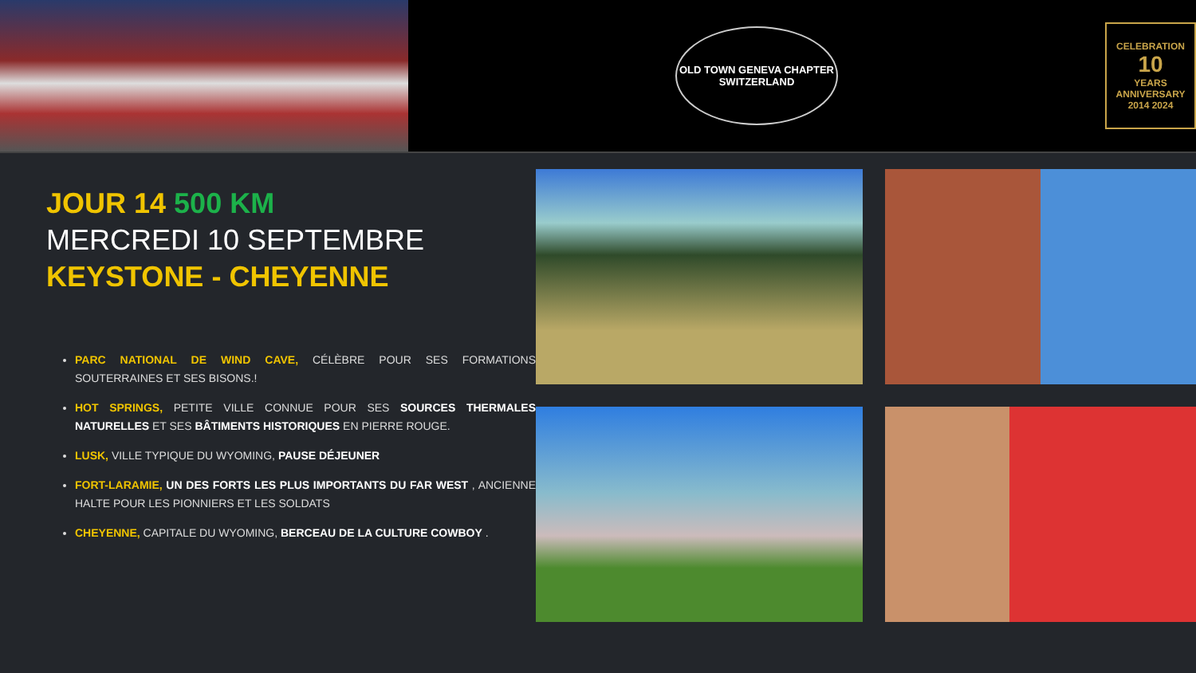OLD TOWN GENEVA CHAPTER
SWITZERLAND
CELEBRATION
10
YEARS
ANNIVERSARY
2014 2024
JOUR 14 500 KM
MERCREDI 10 SEPTEMBRE
KEYSTONE - CHEYENNE
PARC NATIONAL DE WIND CAVE, CÉLÈBRE POUR SES FORMATIONS SOUTERRAINES ET SES BISONS.!
HOT SPRINGS, PETITE VILLE CONNUE POUR SES SOURCES THERMALES NATURELLES ET SES BÂTIMENTS HISTORIQUES EN PIERRE ROUGE.
LUSK, VILLE TYPIQUE DU WYOMING, PAUSE DÉJEUNER
FORT-LARAMIE, UN DES FORTS LES PLUS IMPORTANTS DU FAR WEST , ANCIENNE HALTE POUR LES PIONNIERS ET LES SOLDATS
CHEYENNE, CAPITALE DU WYOMING, BERCEAU DE LA CULTURE COWBOY .